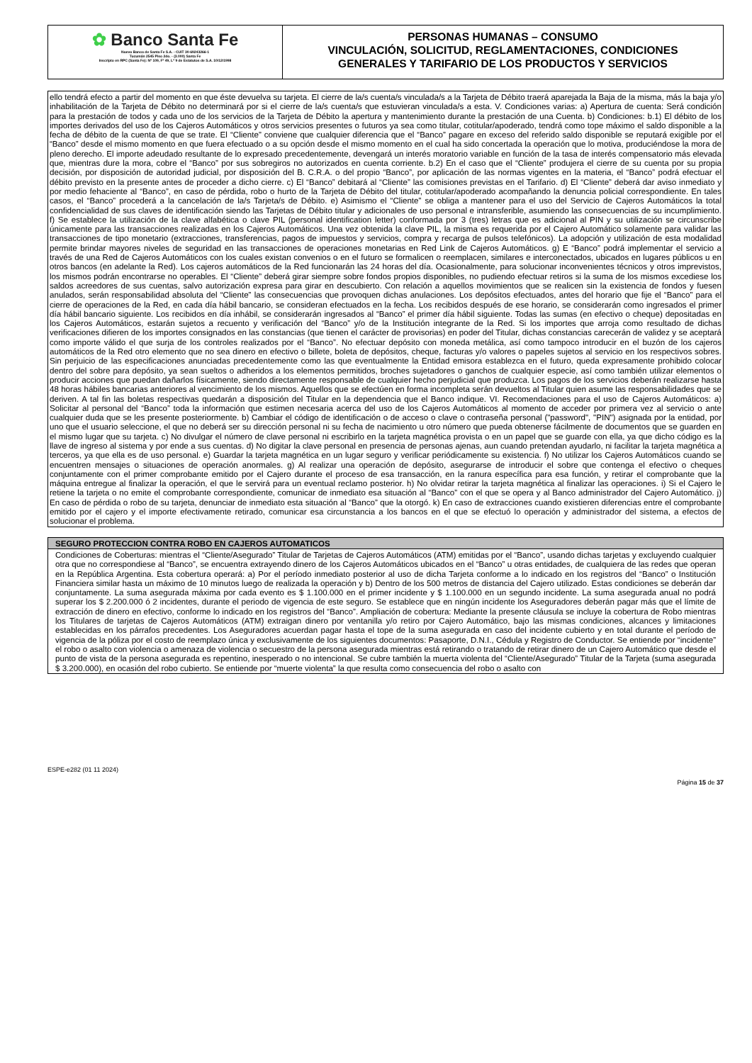✿ Banco Santa Fe
Nuevo Banco de Santa Fe S.A. - CUIT 30-69243266-1
Tucumán 2545 Piso 2do. - (3.000) Santa Fe
Inscripto en RPC (Santa Fe): Nº 109, Fº 49, Lº 9 de Estatutos de S.A. 10/12/1998
PERSONAS HUMANAS – CONSUMO
VINCULACIÓN, SOLICITUD, REGLAMENTACIONES, CONDICIONES
GENERALES Y TARIFARIO DE LOS PRODUCTOS Y SERVICIOS
ello tendrá efecto a partir del momento en que éste devuelva su tarjeta. El cierre de la/s cuenta/s vinculada/s a la Tarjeta de Débito traerá aparejada la Baja de la misma, más la baja y/o inhabilitación de la Tarjeta de Débito no determinará por si el cierre de la/s cuenta/s que estuvieran vinculada/s a esta. V. Condiciones varias: a) Apertura de cuenta: Será condición para la prestación de todos y cada uno de los servicios de la Tarjeta de Débito la apertura y mantenimiento durante la prestación de una Cuenta. b) Condiciones: b.1) El débito de los importes derivados del uso de los Cajeros Automáticos y otros servicios presentes o futuros ya sea como titular, cotitular/apoderado, tendrá como tope máximo el saldo disponible a la fecha de débito de la cuenta de que se trate. El “Cliente” conviene que cualquier diferencia que el “Banco” pagare en exceso del referido saldo disponible se reputará exigible por el “Banco” desde el mismo momento en que fuera efectuado o a su opción desde el mismo momento en el cual ha sido concertada la operación que lo motiva, produciéndose la mora de pleno derecho. El importe adeudado resultante de lo expresado precedentemente, devengará un interés moratorio variable en función de la tasa de interés compensatorio más elevada que, mientras dure la mora, cobre el “Banco” por sus sobregiros no autorizados en cuenta corriente. b.2) En el caso que el “Cliente” produjera el cierre de su cuenta por su propia decisión, por disposición de autoridad judicial, por disposición del B. C.R.A. o del propio “Banco”, por aplicación de las normas vigentes en la materia, el “Banco” podrá efectuar el débito previsto en la presente antes de proceder a dicho cierre. c) El “Banco” debitará al “Cliente” las comisiones previstas en el Tarifario. d) El “Cliente” deberá dar aviso inmediato y por medio fehaciente al “Banco”, en caso de pérdida, robo o hurto de la Tarjeta de Débito del titular, cotitular/apoderado acompañando la denuncia policial correspondiente. En tales casos, el “Banco” procederá a la cancelación de la/s Tarjeta/s de Débito. e) Asimismo el “Cliente” se obliga a mantener para el uso del Servicio de Cajeros Automáticos la total confidencialidad de sus claves de identificación siendo las Tarjetas de Débito titular y adicionales de uso personal e intransferible, asumiendo las consecuencias de su incumplimiento. f) Se establece la utilización de la clave alfabética o clave PIL (personal identification letter) conformada por 3 (tres) letras que es adicional al PIN y su utilización se circunscribe únicamente para las transacciones realizadas en los Cajeros Automáticos. Una vez obtenida la clave PIL, la misma es requerida por el Cajero Automático solamente para validar las transacciones de tipo monetario (extracciones, transferencias, pagos de impuestos y servicios, compra y recarga de pulsos telefónicos). La adopción y utilización de esta modalidad permite brindar mayores niveles de seguridad en las transacciones de operaciones monetarias en Red Link de Cajeros Automáticos. g) E “Banco” podrá implementar el servicio a través de una Red de Cajeros Automáticos con los cuales existan convenios o en el futuro se formalicen o reemplacen, similares e interconectados, ubicados en lugares públicos u en otros bancos (en adelante la Red). Los cajeros automáticos de la Red funcionarán las 24 horas del día. Ocasionalmente, para solucionar inconvenientes técnicos y otros imprevistos, los mismos podrán encontrarse no operables. El “Cliente” deberá girar siempre sobre fondos propios disponibles, no pudiendo efectuar retiros si la suma de los mismos excediese los saldos acreedores de sus cuentas, salvo autorización expresa para girar en descubierto. Con relación a aquellos movimientos que se realicen sin la existencia de fondos y fuesen anulados, serán responsabilidad absoluta del “Cliente” las consecuencias que provoquen dichas anulaciones. Los depósitos efectuados, antes del horario que fije el “Banco” para el cierre de operaciones de la Red, en cada día hábil bancario, se consideran efectuados en la fecha. Los recibidos después de ese horario, se considerarán como ingresados el primer día hábil bancario siguiente. Los recibidos en día inhábil, se considerarán ingresados al “Banco” el primer día hábil siguiente. Todas las sumas (en efectivo o cheque) depositadas en los Cajeros Automáticos, estarán sujetos a recuento y verificación del “Banco” y/o de la Institución integrante de la Red. Si los importes que arroja como resultado de dichas verificaciones difieren de los importes consignados en las constancias (que tienen el carácter de provisorias) en poder del Titular, dichas constancias carecerán de validez y se aceptará como importe válido el que surja de los controles realizados por el “Banco”. No efectuar depósito con moneda metálica, así como tampoco introducir en el buzón de los cajeros automáticos de la Red otro elemento que no sea dinero en efectivo o billete, boleta de depósitos, cheque, facturas y/o valores o papeles sujetos al servicio en los respectivos sobres. Sin perjuicio de las especificaciones anunciadas precedentemente como las que eventualmente la Entidad emisora establezca en el futuro, queda expresamente prohibido colocar dentro del sobre para depósito, ya sean sueltos o adheridos a los elementos permitidos, broches sujetadores o ganchos de cualquier especie, así como también utilizar elementos o producir acciones que puedan dañarlos físicamente, siendo directamente responsable de cualquier hecho perjudicial que produzca. Los pagos de los servicios deberán realizarse hasta 48 horas hábiles bancarias anteriores al vencimiento de los mismos. Aquellos que se efectúen en forma incompleta serán devueltos al Titular quien asume las responsabilidades que se deriven. A tal fin las boletas respectivas quedarán a disposición del Titular en la dependencia que el Banco indique. VI. Recomendaciones para el uso de Cajeros Automáticos: a) Solicitar al personal del “Banco” toda la información que estimen necesaria acerca del uso de los Cajeros Automáticos al momento de acceder por primera vez al servicio o ante cualquier duda que se les presente posteriormente. b) Cambiar el código de identificación o de acceso o clave o contraseña personal ("password", "PIN") asignada por la entidad, por uno que el usuario seleccione, el que no deberá ser su dirección personal ni su fecha de nacimiento u otro número que pueda obtenerse fácilmente de documentos que se guarden en el mismo lugar que su tarjeta. c) No divulgar el número de clave personal ni escribirlo en la tarjeta magnética provista o en un papel que se guarde con ella, ya que dicho código es la llave de ingreso al sistema y por ende a sus cuentas. d) No digitar la clave personal en presencia de personas ajenas, aun cuando pretendan ayudarlo, ni facilitar la tarjeta magnética a terceros, ya que ella es de uso personal. e) Guardar la tarjeta magnética en un lugar seguro y verificar periódicamente su existencia. f) No utilizar los Cajeros Automáticos cuando se encuentren mensajes o situaciones de operación anormales. g) Al realizar una operación de depósito, asegurarse de introducir el sobre que contenga el efectivo o cheques conjuntamente con el primer comprobante emitido por el Cajero durante el proceso de esa transacción, en la ranura específica para esa función, y retirar el comprobante que la máquina entregue al finalizar la operación, el que le servirá para un eventual reclamo posterior. h) No olvidar retirar la tarjeta magnética al finalizar las operaciones. i) Si el Cajero le retiene la tarjeta o no emite el comprobante correspondiente, comunicar de inmediato esa situación al “Banco” con el que se opera y al Banco administrador del Cajero Automático. j) En caso de pérdida o robo de su tarjeta, denunciar de inmediato esta situación al “Banco” que la otorgó. k) En caso de extracciones cuando existieren diferencias entre el comprobante emitido por el cajero y el importe efectivamente retirado, comunicar esa circunstancia a los bancos en el que se efectuó lo operación y administrador del sistema, a efectos de solucionar el problema.
SEGURO PROTECCION CONTRA ROBO EN CAJEROS AUTOMATICOS
Condiciones de Coberturas: mientras el “Cliente/Asegurado” Titular de Tarjetas de Cajeros Automáticos (ATM) emitidas por el “Banco”, usando dichas tarjetas y excluyendo cualquier otra que no correspondiese al “Banco”, se encuentra extrayendo dinero de los Cajeros Automáticos ubicados en el “Banco” u otras entidades, de cualquiera de las redes que operan en la República Argentina. Esta cobertura operará: a) Por el período inmediato posterior al uso de dicha Tarjeta conforme a lo indicado en los registros del “Banco” o Institución Financiera similar hasta un máximo de 10 minutos luego de realizada la operación y b) Dentro de los 500 metros de distancia del Cajero utilizado. Estas condiciones se deberán dar conjuntamente. La suma asegurada máxima por cada evento es $ 1.100.000 en el primer incidente y $ 1.100.000 en un segundo incidente. La suma asegurada anual no podrá superar los $ 2.200.000 ó 2 incidentes, durante el periodo de vigencia de este seguro. Se establece que en ningún incidente los Aseguradores deberán pagar más que el límite de extracción de dinero en efectivo, conforme lo indicado en los registros del “Banco”. Ampliación de cobertura: Mediante la presente cláusula se incluye la cobertura de Robo mientras los Titulares de tarjetas de Cajeros Automáticos (ATM) extraigan dinero por ventanilla y/o retiro por Cajero Automático, bajo las mismas condiciones, alcances y limitaciones establecidas en los párrafos precedentes. Los Aseguradores acuerdan pagar hasta el tope de la suma asegurada en caso del incidente cubierto y en total durante el período de vigencia de la póliza por el costo de reemplazo única y exclusivamente de los siguientes documentos: Pasaporte, D.N.I., Cédula y Registro de Conductor. Se entiende por “incidente” el robo o asalto con violencia o amenaza de violencia o secuestro de la persona asegurada mientras está retirando o tratando de retirar dinero de un Cajero Automático que desde el punto de vista de la persona asegurada es repentino, inesperado o no intencional. Se cubre también la muerta violenta del “Cliente/Asegurado” Titular de la Tarjeta (suma asegurada $ 3.200.000), en ocasión del robo cubierto. Se entiende por “muerte violenta” la que resulta como consecuencia del robo o asalto con
ESPE-e282 (01 11 2024)
Página 15 de 37